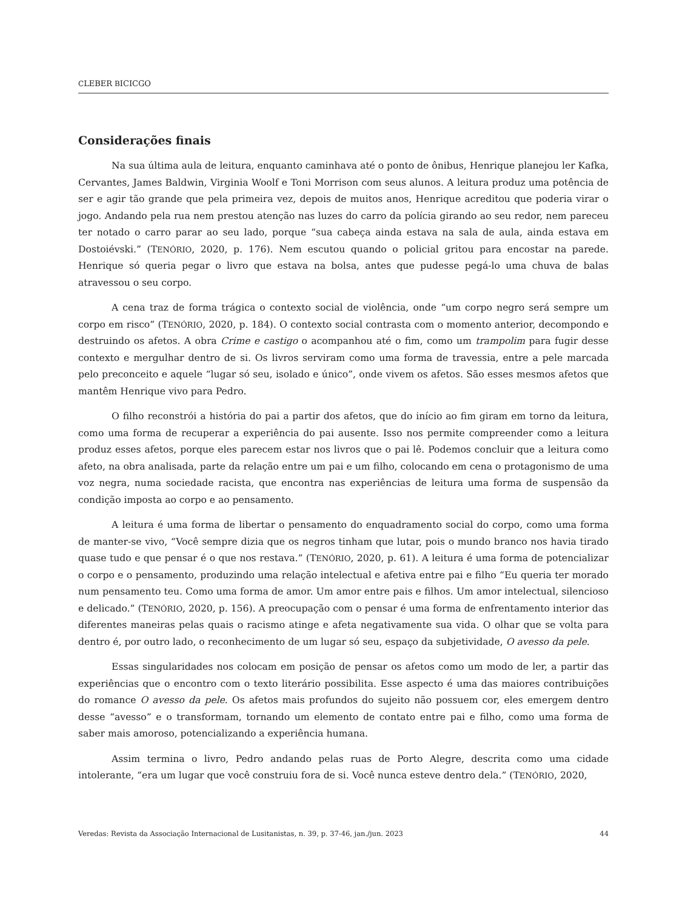CLEBER BICICGO
Considerações finais
Na sua última aula de leitura, enquanto caminhava até o ponto de ônibus, Henrique planejou ler Kafka, Cervantes, James Baldwin, Virginia Woolf e Toni Morrison com seus alunos. A leitura produz uma potência de ser e agir tão grande que pela primeira vez, depois de muitos anos, Henrique acreditou que poderia virar o jogo. Andando pela rua nem prestou atenção nas luzes do carro da polícia girando ao seu redor, nem pareceu ter notado o carro parar ao seu lado, porque “sua cabeça ainda estava na sala de aula, ainda estava em Dostoiévski.” (TENÓRIO, 2020, p. 176). Nem escutou quando o policial gritou para encostar na parede. Henrique só queria pegar o livro que estava na bolsa, antes que pudesse pegá-lo uma chuva de balas atravessou o seu corpo.
A cena traz de forma trágica o contexto social de violência, onde “um corpo negro será sempre um corpo em risco” (TENÓRIO, 2020, p. 184). O contexto social contrasta com o momento anterior, decompondo e destruindo os afetos. A obra Crime e castigo o acompanhou até o fim, como um trampolim para fugir desse contexto e mergulhar dentro de si. Os livros serviram como uma forma de travessia, entre a pele marcada pelo preconceito e aquele “lugar só seu, isolado e único”, onde vivem os afetos. São esses mesmos afetos que mantêm Henrique vivo para Pedro.
O filho reconstrói a história do pai a partir dos afetos, que do início ao fim giram em torno da leitura, como uma forma de recuperar a experiência do pai ausente. Isso nos permite compreender como a leitura produz esses afetos, porque eles parecem estar nos livros que o pai lê. Podemos concluir que a leitura como afeto, na obra analisada, parte da relação entre um pai e um filho, colocando em cena o protagonismo de uma voz negra, numa sociedade racista, que encontra nas experiências de leitura uma forma de suspensão da condição imposta ao corpo e ao pensamento.
A leitura é uma forma de libertar o pensamento do enquadramento social do corpo, como uma forma de manter-se vivo, “Você sempre dizia que os negros tinham que lutar, pois o mundo branco nos havia tirado quase tudo e que pensar é o que nos restava.” (TENÓRIO, 2020, p. 61). A leitura é uma forma de potencializar o corpo e o pensamento, produzindo uma relação intelectual e afetiva entre pai e filho “Eu queria ter morado num pensamento teu. Como uma forma de amor. Um amor entre pais e filhos. Um amor intelectual, silencioso e delicado.” (TENÓRIO, 2020, p. 156). A preocupação com o pensar é uma forma de enfrentamento interior das diferentes maneiras pelas quais o racismo atinge e afeta negativamente sua vida. O olhar que se volta para dentro é, por outro lado, o reconhecimento de um lugar só seu, espaço da subjetividade, O avesso da pele.
Essas singularidades nos colocam em posição de pensar os afetos como um modo de ler, a partir das experiências que o encontro com o texto literário possibilita. Esse aspecto é uma das maiores contribuições do romance O avesso da pele. Os afetos mais profundos do sujeito não possuem cor, eles emergem dentro desse “avesso” e o transformam, tornando um elemento de contato entre pai e filho, como uma forma de saber mais amoroso, potencializando a experiência humana.
Assim termina o livro, Pedro andando pelas ruas de Porto Alegre, descrita como uma cidade intolerante, “era um lugar que você construiu fora de si. Você nunca esteve dentro dela.” (TENÓRIO, 2020,
Veredas: Revista da Associação Internacional de Lusitanistas, n. 39, p. 37-46, jan./jun. 2023 44